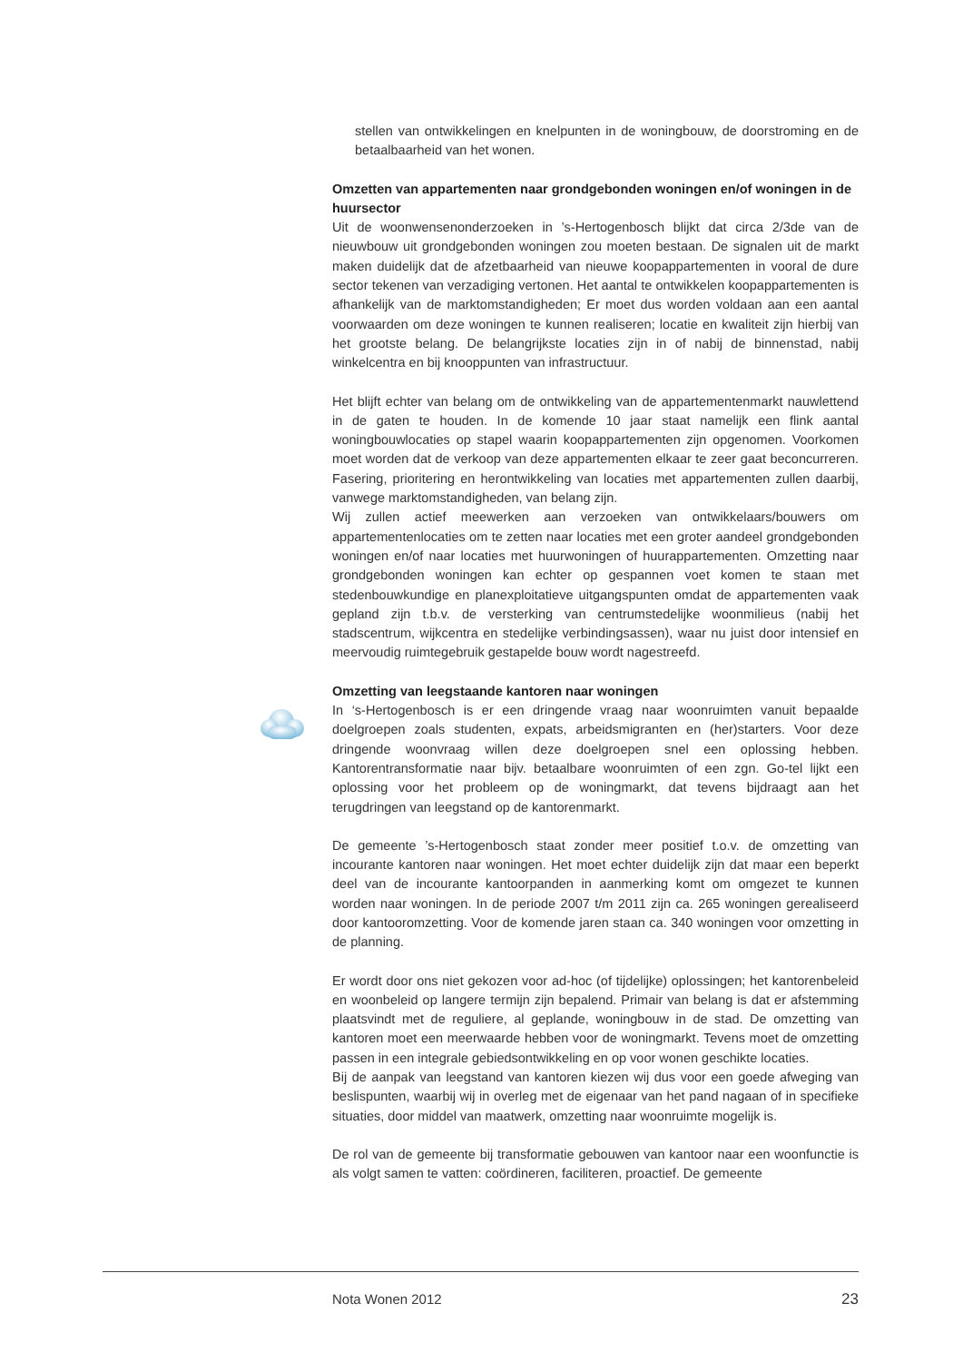stellen van ontwikkelingen en knelpunten in de woningbouw, de doorstroming en de betaalbaarheid van het wonen.
Omzetten van appartementen naar grondgebonden woningen en/of woningen in de huursector
Uit de woonwensenonderzoeken in ’s-Hertogenbosch blijkt dat circa 2/3de van de nieuwbouw uit grondgebonden woningen zou moeten bestaan. De signalen uit de markt maken duidelijk dat de afzetbaarheid van nieuwe koopappartementen in vooral de dure sector tekenen van verzadiging vertonen. Het aantal te ontwikkelen koopappartementen is afhankelijk van de marktomstandigheden; Er moet dus worden voldaan aan een aantal voorwaarden om deze woningen te kunnen realiseren; locatie en kwaliteit zijn hierbij van het grootste belang. De belangrijkste locaties zijn in of nabij de binnenstad, nabij winkelcentra en bij knooppunten van infrastructuur.
Het blijft echter van belang om de ontwikkeling van de appartementenmarkt nauwlettend in de gaten te houden. In de komende 10 jaar staat namelijk een flink aantal woningbouwlocaties op stapel waarin koopappartementen zijn opgenomen. Voorkomen moet worden dat de verkoop van deze appartementen elkaar te zeer gaat beconcurreren. Fasering, prioritering en herontwikkeling van locaties met appartementen zullen daarbij, vanwege marktomstandigheden, van belang zijn.
Wij zullen actief meewerken aan verzoeken van ontwikkelaars/bouwers om appartementenlocaties om te zetten naar locaties met een groter aandeel grondgebonden woningen en/of naar locaties met huurwoningen of huurappartementen. Omzetting naar grondgebonden woningen kan echter op gespannen voet komen te staan met stedenbouwkundige en planexploitatieve uitgangspunten omdat de appartementen vaak gepland zijn t.b.v. de versterking van centrumstedelijke woonmilieus (nabij het stadscentrum, wijkcentra en stedelijke verbindingsassen), waar nu juist door intensief en meervoudig ruimtegebruik gestapelde bouw wordt nagestreefd.
Omzetting van leegstaande kantoren naar woningen
In ‘s-Hertogenbosch is er een dringende vraag naar woonruimten vanuit bepaalde doelgroepen zoals studenten, expats, arbeidsmigranten en (her)starters. Voor deze dringende woonvraag willen deze doelgroepen snel een oplossing hebben. Kantorentransformatie naar bijv. betaalbare woonruimten of een zgn. Go-tel lijkt een oplossing voor het probleem op de woningmarkt, dat tevens bijdraagt aan het terugdringen van leegstand op de kantorenmarkt.
De gemeente ’s-Hertogenbosch staat zonder meer positief t.o.v. de omzetting van incourante kantoren naar woningen. Het moet echter duidelijk zijn dat maar een beperkt deel van de incourante kantoorpanden in aanmerking komt om omgezet te kunnen worden naar woningen. In de periode 2007 t/m 2011 zijn ca. 265 woningen gerealiseerd door kantooromzetting. Voor de komende jaren staan ca. 340 woningen voor omzetting in de planning.
Er wordt door ons niet gekozen voor ad-hoc (of tijdelijke) oplossingen; het kantorenbeleid en woonbeleid op langere termijn zijn bepalend. Primair van belang is dat er afstemming plaatsvindt met de reguliere, al geplande, woningbouw in de stad. De omzetting van kantoren moet een meerwaarde hebben voor de woningmarkt. Tevens moet de omzetting passen in een integrale gebiedsontwikkeling en op voor wonen geschikte locaties.
Bij de aanpak van leegstand van kantoren kiezen wij dus voor een goede afweging van beslispunten, waarbij wij in overleg met de eigenaar van het pand nagaan of in specifieke situaties, door middel van maatwerk, omzetting naar woonruimte mogelijk is.
De rol van de gemeente bij transformatie gebouwen van kantoor naar een woonfunctie is als volgt samen te vatten: coördineren, faciliteren, proactief. De gemeente
Nota Wonen 2012 23